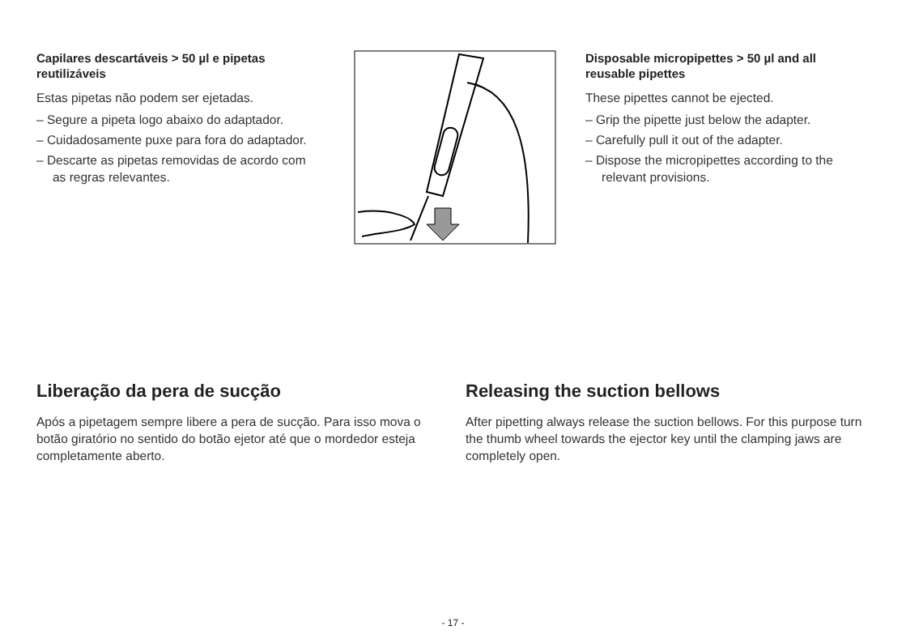Capilares descartáveis > 50 µl e pipetas reutilizáveis
Estas pipetas não podem ser ejetadas.
– Segure a pipeta logo abaixo do adaptador.
– Cuidadosamente puxe para fora do adaptador.
– Descarte as pipetas removidas de acordo com as regras relevantes.
Disposable micropipettes > 50 µl and all reusable pipettes
These pipettes cannot be ejected.
– Grip the pipette just below the adapter.
– Carefully pull it out of the adapter.
– Dispose the micropipettes according to the relevant provisions.
Liberação da pera de sucção
Após a pipetagem sempre libere a pera de sucção. Para isso mova o botão giratório no sentido do botão ejetor até que o mordedor esteja completamente aberto.
Releasing the suction bellows
After pipetting always release the suction bellows. For this purpose turn the thumb wheel towards the ejector key until the clamping jaws are completely open.
- 17 -